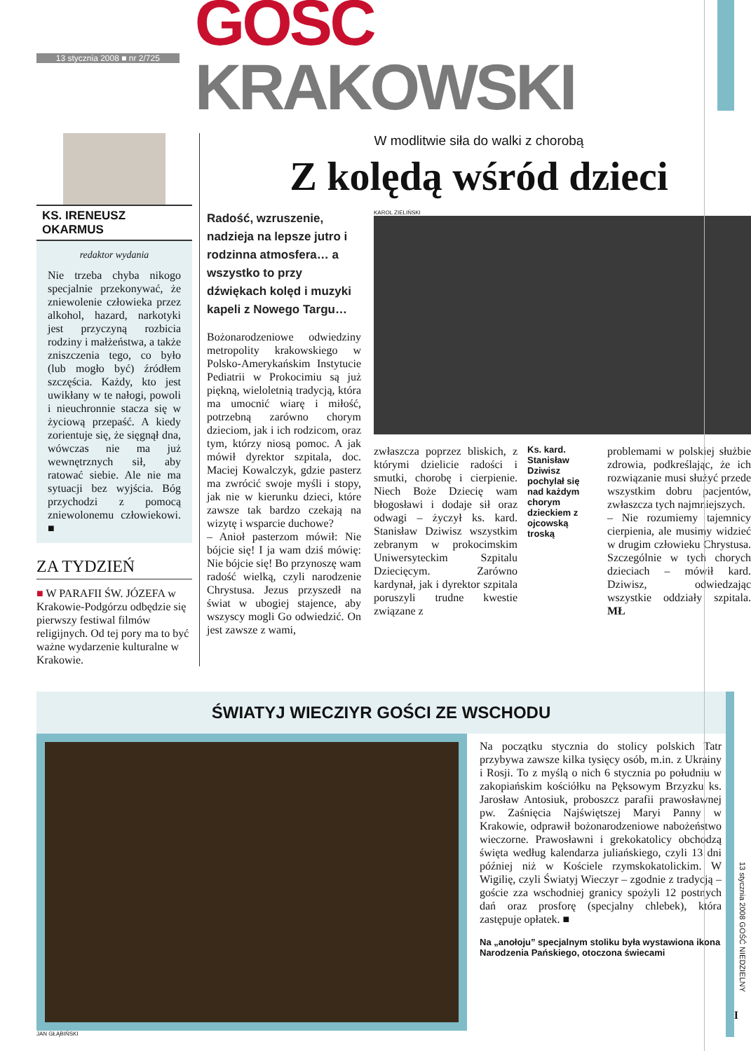13 stycznia 2008 ■ nr 2/725
GOŚĆ KRAKOWSKI
KS. IRENEUSZ OKARMUS
redaktor wydania
Nie trzeba chyba nikogo specjalnie przekonywać, że zniewolenie człowieka przez alkohol, hazard, narkotyki jest przyczyną rozbicia rodziny i małżeństwa, a także zniszczenia tego, co było (lub mogło być) źródłem szczęścia. Każdy, kto jest uwikłany w te nałogi, powoli i nieuchronnie stacza się w życiową przepaść. A kiedy zorientuje się, że sięgnął dna, wówczas nie ma już wewnętrznych sił, aby ratować siebie. Ale nie ma sytuacji bez wyjścia. Bóg przychodzi z pomocą zniewolonemu człowiekowi. ■
ZA TYDZIEŃ
■ W PARAFII ŚW. JÓZEFA w Krakowie-Podgórzu odbędzie się pierwszy festiwal filmów religijnych. Od tej pory ma to być ważne wydarzenie kulturalne w Krakowie.
W modlitwie siła do walki z chorobą
Z kolędą wśród dzieci
Radość, wzruszenie, nadzieja na lepsze jutro i rodzinna atmosfera… a wszystko to przy dźwiękach kolęd i muzyki kapeli z Nowego Targu…
Bożonarodzeniowe odwiedziny metropolity krakowskiego w Polsko-Amerykańskim Instytucie Pediatrii w Prokocimiu są już piękną, wieloletnią tradycją, która ma umocnić wiarę i miłość, potrzebną zarówno chorym dzieciom, jak i ich rodzicom, oraz tym, którzy niosą pomoc. A jak mówił dyrektor szpitala, doc. Maciej Kowalczyk, gdzie pasterz ma zwrócić swoje myśli i stopy, jak nie w kierunku dzieci, które zawsze tak bardzo czekają na wizytę i wsparcie duchowe?
– Anioł pasterzom mówił: Nie bójcie się! I ja wam dziś mówię: Nie bójcie się! Bo przynoszę wam radość wielką, czyli narodzenie Chrystusa. Jezus przyszedł na świat w ubogiej stajence, aby wszyscy mogli Go odwiedzić. On jest zawsze z wami,
KAROL ZIELIŃSKI
zwłaszcza poprzez bliskich, z którymi dzielicie radości i smutki, chorobę i cierpienie. Niech Boże Dziecię wam błogosławi i dodaje sił oraz odwagi – życzył ks. kard. Stanisław Dziwisz wszystkim zebranym w prokocimskim Uniwersyteckim Szpitalu Dziecięcym. Zarówno kardynał, jak i dyrektor szpitala poruszyli trudne kwestie związane z
Ks. kard. Stanisław Dziwisz pochylał się nad każdym chorym dzieckiem z ojcowską troską
problemami w polskiej służbie zdrowia, podkreślając, że ich rozwiązanie musi służyć przede wszystkim dobru pacjentów, zwłaszcza tych najmniejszych.
– Nie rozumiemy tajemnicy cierpienia, ale musimy widzieć w drugim człowieku Chrystusa. Szczególnie w tych chorych dzieciach – mówił kard. Dziwisz, odwiedzając wszystkie oddziały szpitala. MŁ
ŚWIATYJ WIECZIYR GOŚCI ZE WSCHODU
JAN GŁĄBIŃSKI
Na początku stycznia do stolicy polskich Tatr przybywa zawsze kilka tysięcy osób, m.in. z Ukrainy i Rosji. To z myślą o nich 6 stycznia po południu w zakopiańskim kościółku na Pęksowym Brzyzku ks. Jarosław Antosiuk, proboszcz parafii prawosławnej pw. Zaśnięcia Najświętszej Maryi Panny w Krakowie, odprawił bożonarodzeniowe nabożeństwo wieczorne. Prawosławni i grekokatolicy obchodzą święta według kalendarza juliańskiego, czyli 13 dni później niż w Kościele rzymskokatolickim. W Wigilię, czyli Światyj Wieczyr – zgodnie z tradycją – goście zza wschodniej granicy spożyli 12 postnych dań oraz prosforę (specjalny chlebek), która zastępuje opłatek. ■
Na „anołoju” specjalnym stoliku była wystawiona ikona Narodzenia Pańskiego, otoczona świecami
13 stycznia 2008 GOŚĆ NIEDZIELNY
I